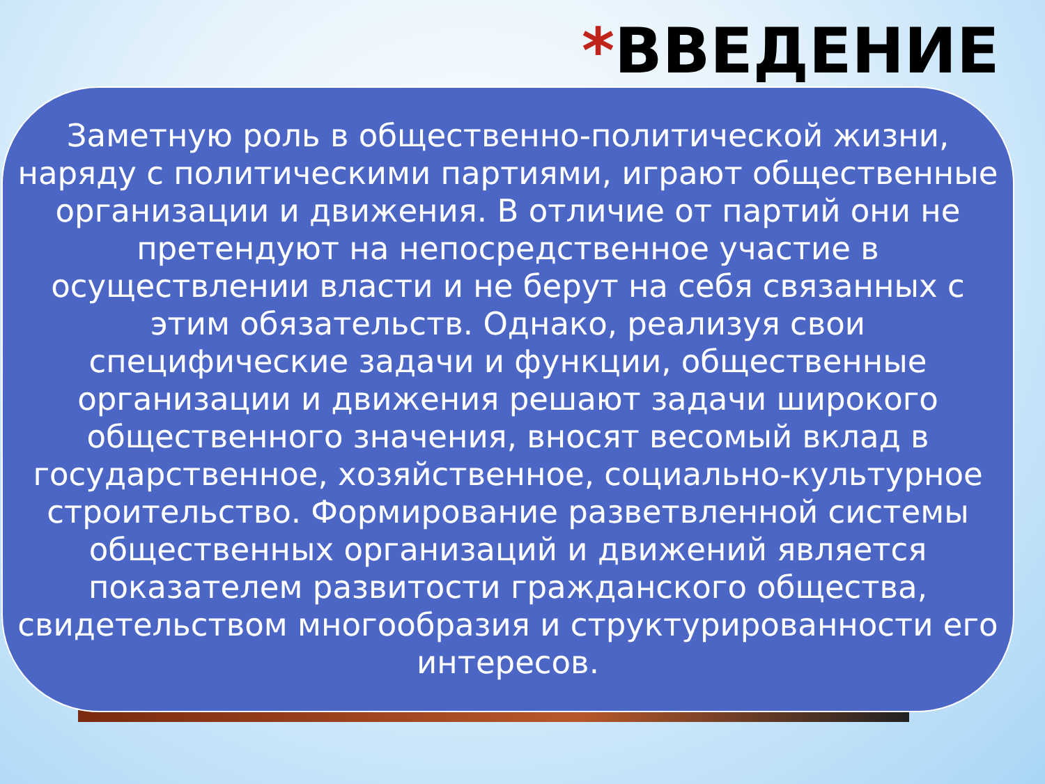*ВВЕДЕНИЕ
Заметную роль в общественно-политической жизни, наряду с политическими партиями, играют общественные организации и движения. В отличие от партий они не претендуют на непосредственное участие в осуществлении власти и не берут на себя связанных с этим обязательств. Однако, реализуя свои специфические задачи и функции, общественные организации и движения решают задачи широкого общественного значения, вносят весомый вклад в государственное, хозяйственное, социально-культурное строительство. Формирование разветвленной системы общественных организаций и движений является показателем развитости гражданского общества, свидетельством многообразия и структурированности его интересов.